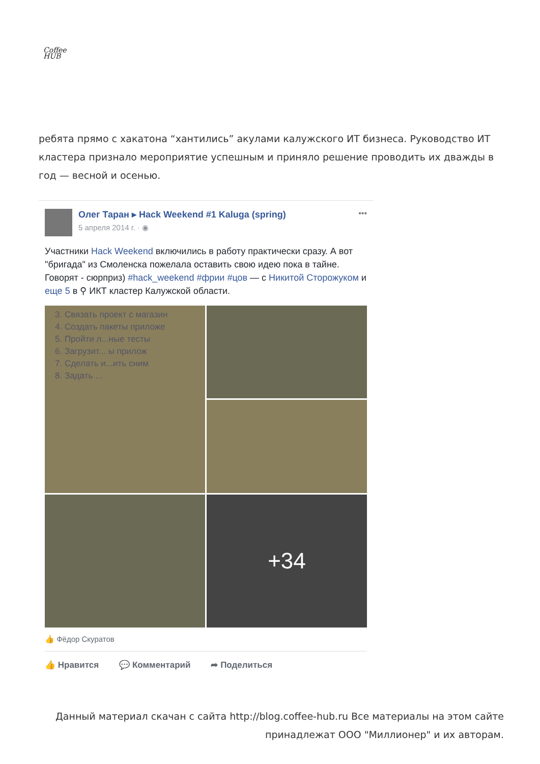Coffee
HUB
ребята прямо с хакатона “хантились” акулами калужского ИТ бизнеса. Руководство ИТ кластера признало мероприятие успешным и приняло решение проводить их дважды в год — весной и осенью.
Олег Таран ▸ Hack Weekend #1 Kaluga (spring)
5 апреля 2014 г. · ◉
•••
Участники Hack Weekend включились в работу практически сразу. А вот "бригада" из Смоленска пожелала оставить свою идею пока в тайне. Говорят - сюрприз) #hack_weekend #фрии #цов — с Никитой Сторожуком и еще 5 в ⚲ ИКТ кластер Калужской области.
3. Связать проект с магазин
4. Создать пакеты приложе
5. Пройти л...ные тесты
6. Загрузит... ы прилож
7. Сделать и...ить сним
8. Задать ...
+34
👍 Фёдор Скуратов
👍 Нравится 💬 Комментарий ➦ Поделиться
Данный материал скачан с сайта http://blog.coffee-hub.ru Все материалы на этом сайте принадлежат ООО "Миллионер" и их авторам.